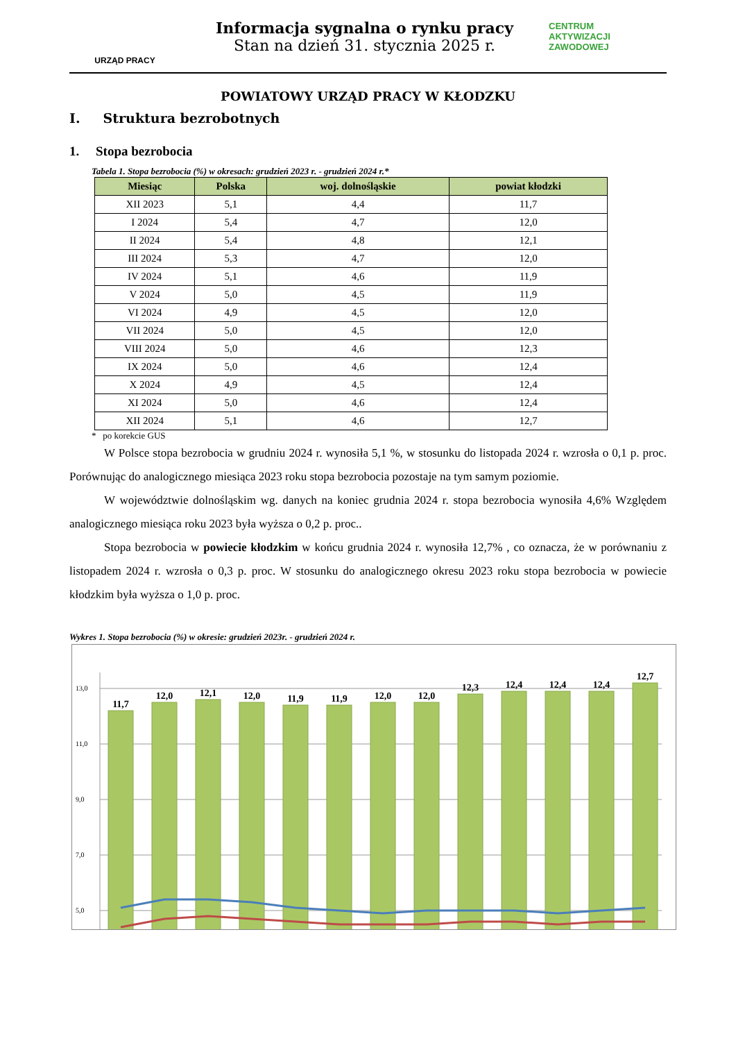URZĄD PRACY
Informacja sygnalna o rynku pracy
Stan na dzień 31. stycznia 2025 r.
CENTRUM
AKTYWIZACJI
ZAWODOWEJ
POWIATOWY URZĄD PRACY W KŁODZKU
I. Struktura bezrobotnych
1. Stopa bezrobocia
Tabela 1. Stopa bezrobocia (%) w okresach: grudzień 2023 r. - grudzień 2024 r.*
| Miesiąc | Polska | woj. dolnośląskie | powiat kłodzki |
| --- | --- | --- | --- |
| XII 2023 | 5,1 | 4,4 | 11,7 |
| I 2024 | 5,4 | 4,7 | 12,0 |
| II 2024 | 5,4 | 4,8 | 12,1 |
| III 2024 | 5,3 | 4,7 | 12,0 |
| IV 2024 | 5,1 | 4,6 | 11,9 |
| V 2024 | 5,0 | 4,5 | 11,9 |
| VI 2024 | 4,9 | 4,5 | 12,0 |
| VII 2024 | 5,0 | 4,5 | 12,0 |
| VIII 2024 | 5,0 | 4,6 | 12,3 |
| IX 2024 | 5,0 | 4,6 | 12,4 |
| X 2024 | 4,9 | 4,5 | 12,4 |
| XI 2024 | 5,0 | 4,6 | 12,4 |
| XII 2024 | 5,1 | 4,6 | 12,7 |
* po korekcie GUS
W Polsce stopa bezrobocia w grudniu 2024 r. wynosiła 5,1 %, w stosunku do listopada 2024 r. wzrosła o 0,1 p. proc. Porównując do analogicznego miesiąca 2023 roku stopa bezrobocia pozostaje na tym samym poziomie.
W województwie dolnośląskim wg. danych na koniec grudnia 2024 r. stopa bezrobocia wynosiła 4,6% Względem analogicznego miesiąca roku 2023 była wyższa o 0,2 p. proc..
Stopa bezrobocia w powiecie kłodzkim w końcu grudnia 2024 r. wynosiła 12,7% , co oznacza, że w porównaniu z listopadem 2024 r. wzrosła o 0,3 p. proc. W stosunku do analogicznego okresu 2023 roku stopa bezrobocia w powiecie kłodzkim była wyższa o 1,0 p. proc.
Wykres 1. Stopa bezrobocia (%) w okresie: grudzień 2023r. - grudzień 2024 r.
13,0
11,0
9,0
7,0
5,0
11,7
12,0
12,1
12,0
11,9
11,9
12,0
12,0
12,3
12,4
12,4
12,4
12,7
.
.
.